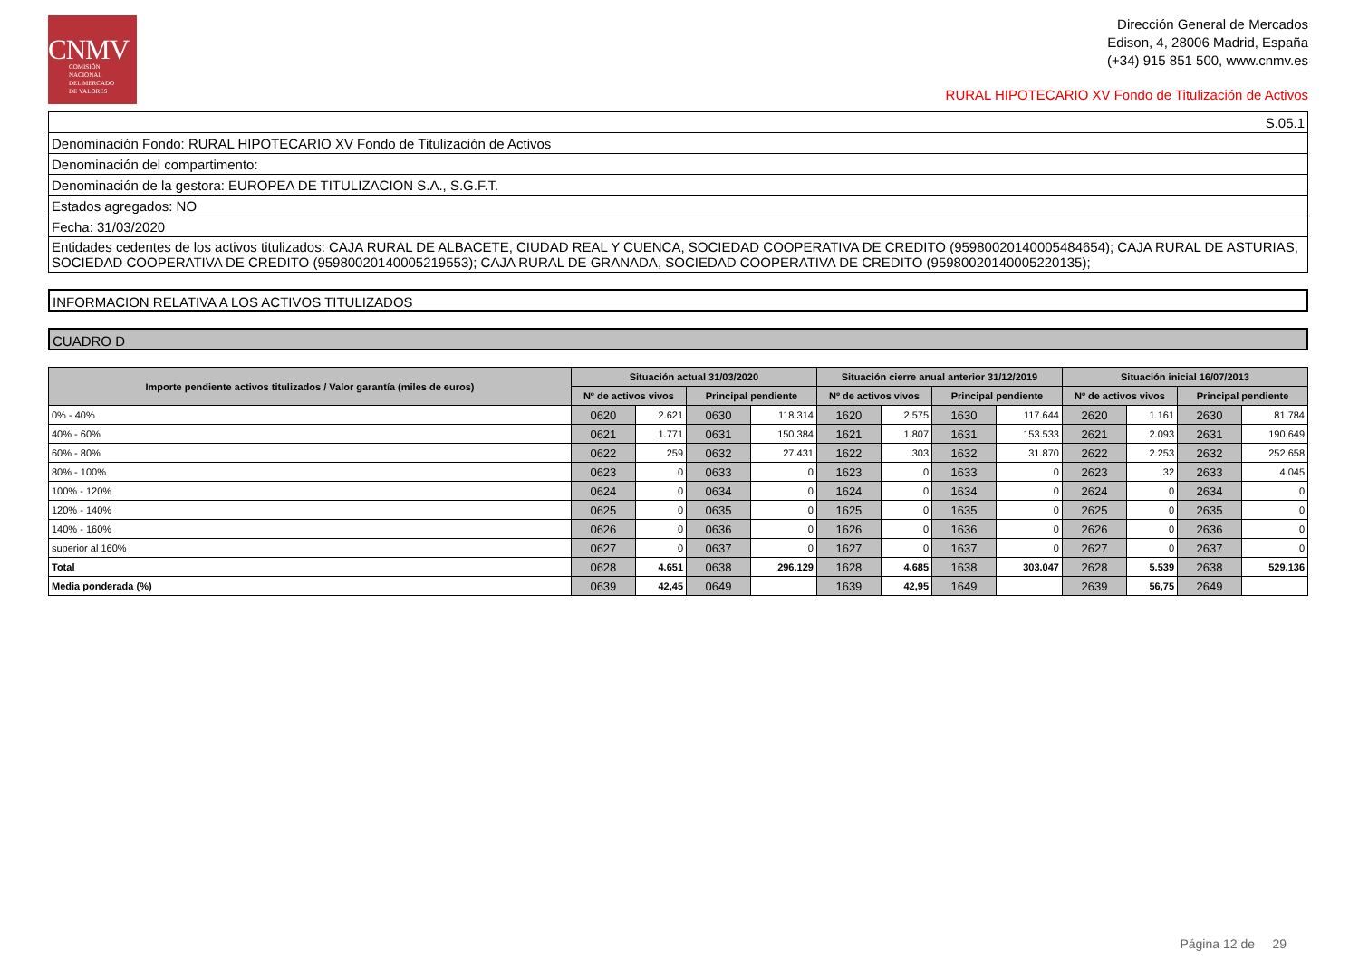CNMV
COMISIÓN
NACIONAL
DEL MERCADO
DE VALORES
Dirección General de Mercados
Edison, 4, 28006 Madrid, España
(+34) 915 851 500, www.cnmv.es
RURAL HIPOTECARIO XV Fondo de Titulización de Activos
| S.05.1 |
| Denominación Fondo: RURAL HIPOTECARIO XV Fondo de Titulización de Activos |
| Denominación del compartimento: |
| Denominación de la gestora: EUROPEA DE TITULIZACION S.A., S.G.F.T. |
| Estados agregados: NO |
| Fecha: 31/03/2020 |
| Entidades cedentes de los activos titulizados: CAJA RURAL DE ALBACETE, CIUDAD REAL Y CUENCA, SOCIEDAD COOPERATIVA DE CREDITO (95980020140005484654); CAJA RURAL DE ASTURIAS, SOCIEDAD COOPERATIVA DE CREDITO (95980020140005219553); CAJA RURAL DE GRANADA, SOCIEDAD COOPERATIVA DE CREDITO (95980020140005220135); |
INFORMACION RELATIVA A LOS ACTIVOS TITULIZADOS
CUADRO D
| Importe pendiente activos titulizados / Valor garantía (miles de euros) | Situación actual 31/03/2020 | | | | Situación cierre anual anterior 31/12/2019 | | | | Situación inicial 16/07/2013 | | | |
| --- | --- | --- | --- | --- | --- | --- | --- | --- | --- | --- | --- | --- |
| | Nº de activos vivos | | Principal pendiente | | Nº de activos vivos | | Principal pendiente | | Nº de activos vivos | | Principal pendiente | |
| 0% - 40% | 0620 | 2.621 | 0630 | 118.314 | 1620 | 2.575 | 1630 | 117.644 | 2620 | 1.161 | 2630 | 81.784 |
| 40% - 60% | 0621 | 1.771 | 0631 | 150.384 | 1621 | 1.807 | 1631 | 153.533 | 2621 | 2.093 | 2631 | 190.649 |
| 60% - 80% | 0622 | 259 | 0632 | 27.431 | 1622 | 303 | 1632 | 31.870 | 2622 | 2.253 | 2632 | 252.658 |
| 80% - 100% | 0623 | 0 | 0633 | 0 | 1623 | 0 | 1633 | 0 | 2623 | 32 | 2633 | 4.045 |
| 100% - 120% | 0624 | 0 | 0634 | 0 | 1624 | 0 | 1634 | 0 | 2624 | 0 | 2634 | 0 |
| 120% - 140% | 0625 | 0 | 0635 | 0 | 1625 | 0 | 1635 | 0 | 2625 | 0 | 2635 | 0 |
| 140% - 160% | 0626 | 0 | 0636 | 0 | 1626 | 0 | 1636 | 0 | 2626 | 0 | 2636 | 0 |
| superior al 160% | 0627 | 0 | 0637 | 0 | 1627 | 0 | 1637 | 0 | 2627 | 0 | 2637 | 0 |
| Total | 0628 | 4.651 | 0638 | 296.129 | 1628 | 4.685 | 1638 | 303.047 | 2628 | 5.539 | 2638 | 529.136 |
| Media ponderada (%) | 0639 | 42,45 | 0649 | | 1639 | 42,95 | 1649 | | 2639 | 56,75 | 2649 | |
Página 12 de 29